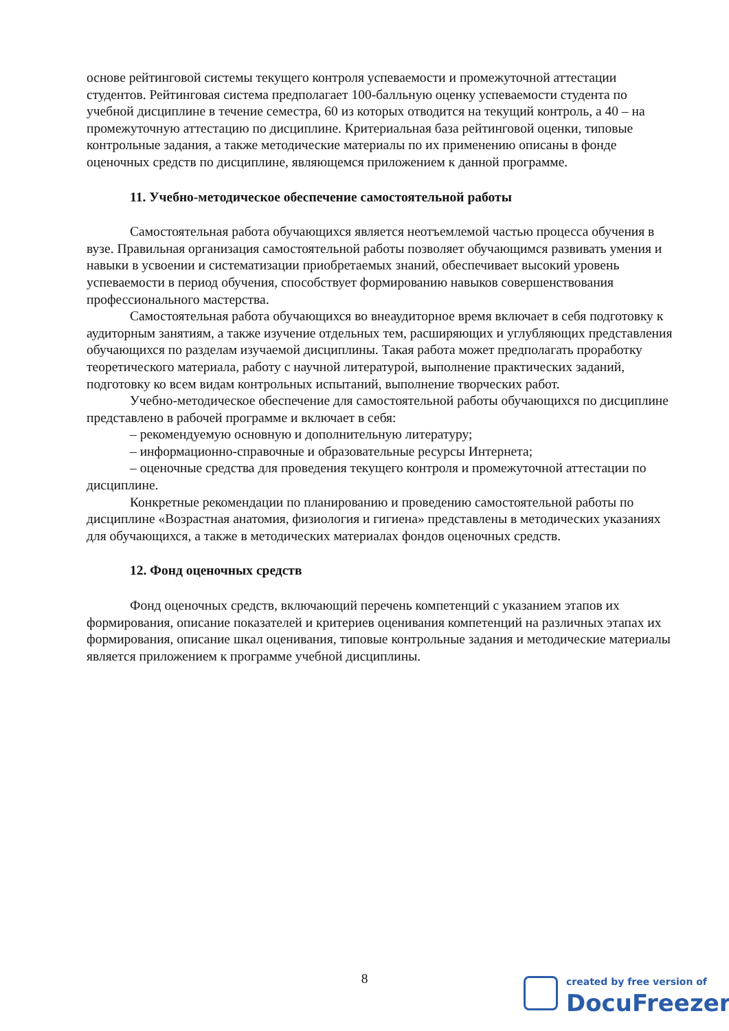основе рейтинговой системы текущего контроля успеваемости и промежуточной аттестации студентов. Рейтинговая система предполагает 100-балльную оценку успеваемости студента по учебной дисциплине в течение семестра, 60 из которых отводится на текущий контроль, а 40 – на промежуточную аттестацию по дисциплине. Критериальная база рейтинговой оценки, типовые контрольные задания, а также методические материалы по их применению описаны в фонде оценочных средств по дисциплине, являющемся приложением к данной программе.
11. Учебно-методическое обеспечение самостоятельной работы
Самостоятельная работа обучающихся является неотъемлемой частью процесса обучения в вузе. Правильная организация самостоятельной работы позволяет обучающимся развивать умения и навыки в усвоении и систематизации приобретаемых знаний, обеспечивает высокий уровень успеваемости в период обучения, способствует формированию навыков совершенствования профессионального мастерства.
Самостоятельная работа обучающихся во внеаудиторное время включает в себя подготовку к аудиторным занятиям, а также изучение отдельных тем, расширяющих и углубляющих представления обучающихся по разделам изучаемой дисциплины. Такая работа может предполагать проработку теоретического материала, работу с научной литературой, выполнение практических заданий, подготовку ко всем видам контрольных испытаний, выполнение творческих работ.
Учебно-методическое обеспечение для самостоятельной работы обучающихся по дисциплине представлено в рабочей программе и включает в себя:
– рекомендуемую основную и дополнительную литературу;
– информационно-справочные и образовательные ресурсы Интернета;
– оценочные средства для проведения текущего контроля и промежуточной аттестации по дисциплине.
Конкретные рекомендации по планированию и проведению самостоятельной работы по дисциплине «Возрастная анатомия, физиология и гигиена» представлены в методических указаниях для обучающихся, а также в методических материалах фондов оценочных средств.
12. Фонд оценочных средств
Фонд оценочных средств, включающий перечень компетенций с указанием этапов их формирования, описание показателей и критериев оценивания компетенций на различных этапах их формирования, описание шкал оценивания, типовые контрольные задания и методические материалы является приложением к программе учебной дисциплины.
8
created by free version of
DocuFreezer